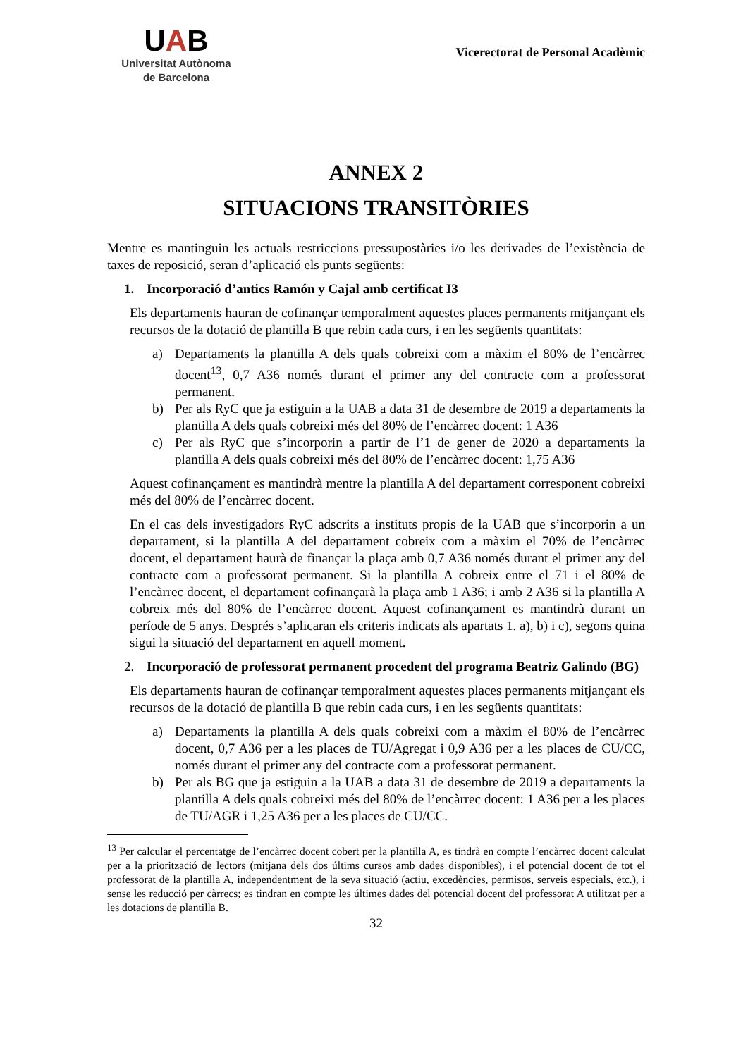UAB
Universitat Autònoma
de Barcelona
Vicerectorat de Personal Acadèmic
ANNEX 2
SITUACIONS TRANSITÒRIES
Mentre es mantinguin les actuals restriccions pressupostàries i/o les derivades de l’existència de taxes de reposició, seran d’aplicació els punts següents:
1. Incorporació d’antics Ramón y Cajal amb certificat I3
Els departaments hauran de cofinançar temporalment aquestes places permanents mitjançant els recursos de la dotació de plantilla B que rebin cada curs, i en les següents quantitats:
a) Departaments la plantilla A dels quals cobreixi com a màxim el 80% de l’encàrrec docent<sup>13</sup>, 0,7 A36 només durant el primer any del contracte com a professorat permanent.
b) Per als RyC que ja estiguin a la UAB a data 31 de desembre de 2019 a departaments la plantilla A dels quals cobreixi més del 80% de l’encàrrec docent: 1 A36
c) Per als RyC que s’incorporin a partir de l’1 de gener de 2020 a departaments la plantilla A dels quals cobreixi més del 80% de l’encàrrec docent: 1,75 A36
Aquest cofinançament es mantindrà mentre la plantilla A del departament corresponent cobreixi més del 80% de l’encàrrec docent.
En el cas dels investigadors RyC adscrits a instituts propis de la UAB que s’incorporin a un departament, si la plantilla A del departament cobreix com a màxim el 70% de l’encàrrec docent, el departament haurà de finançar la plaça amb 0,7 A36 només durant el primer any del contracte com a professorat permanent. Si la plantilla A cobreix entre el 71 i el 80% de l’encàrrec docent, el departament cofinançarà la plaça amb 1 A36; i amb 2 A36 si la plantilla A cobreix més del 80% de l’encàrrec docent. Aquest cofinançament es mantindrà durant un període de 5 anys. Després s’aplicaran els criteris indicats als apartats 1. a), b) i c), segons quina sigui la situació del departament en aquell moment.
2. Incorporació de professorat permanent procedent del programa Beatriz Galindo (BG)
Els departaments hauran de cofinançar temporalment aquestes places permanents mitjançant els recursos de la dotació de plantilla B que rebin cada curs, i en les següents quantitats:
a) Departaments la plantilla A dels quals cobreixi com a màxim el 80% de l’encàrrec docent, 0,7 A36 per a les places de TU/Agregat i 0,9 A36 per a les places de CU/CC, només durant el primer any del contracte com a professorat permanent.
b) Per als BG que ja estiguin a la UAB a data 31 de desembre de 2019 a departaments la plantilla A dels quals cobreixi més del 80% de l’encàrrec docent: 1 A36 per a les places de TU/AGR i 1,25 A36 per a les places de CU/CC.
<sup>13</sup> Per calcular el percentatge de l’encàrrec docent cobert per la plantilla A, es tindrà en compte l’encàrrec docent calculat per a la priorització de lectors (mitjana dels dos últims cursos amb dades disponibles), i el potencial docent de tot el professorat de la plantilla A, independentment de la seva situació (actiu, excedències, permisos, serveis especials, etc.), i sense les reducció per càrrecs; es tindran en compte les últimes dades del potencial docent del professorat A utilitzat per a les dotacions de plantilla B.
32